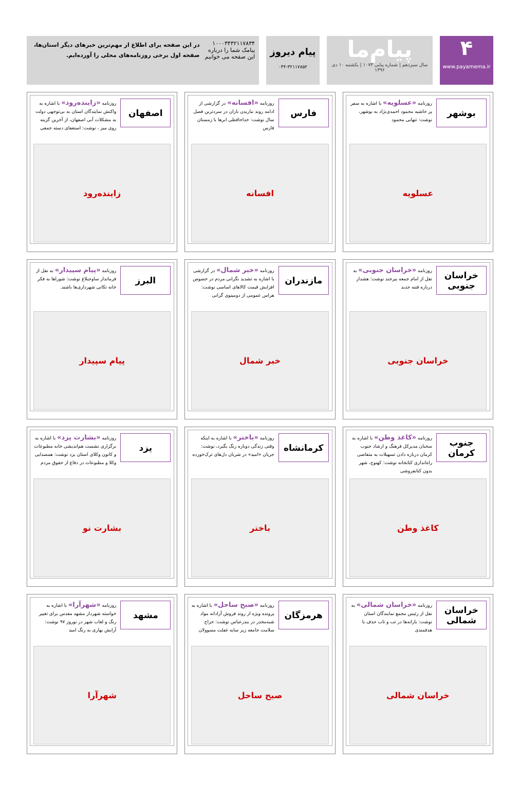۴
www.payamema.ir
پیام‌ما
سال سیزدهم | شماره پیاپی ۱۰۷۳ | یکشنبه ۱۰ دی ۱۳۹۶
پیام دیروز
۰۳۴-۳۲۱۱۷۸۵۲
۱۰۰۰۳۴۳۲۱۱۷۸۳۴
پیامک شما را درباره این صفحه می خوانیم
در این صفحه برای اطلاع از مهم‌ترین خبرهای دیگر استان‌ها، صفحه اول برخی روزنامه‌های محلی را آورده‌ایم.
بوشهر
روزنامه «عسلویه» با اشاره به سفر پر حاشیه محمود احمدی‌نژاد به بوشهر، نوشت: تنهایی محمود
عسلویه
فارس
روزنامه «افسانه» در گزارشی از ادامه روند نباریدن باران در سردترین فصل سال نوشت: خداحافظی ابرها با زمستان فارس
افسانه
اصفهان
روزنامه «زاینده‌رود» با اشاره به واکنش نمایندگان استان به بی‌توجهی دولت به مشکلات آبی اصفهان، از آخرین گزینه روی میز ، نوشت: استعفای دسته جمعی
زاینده‌رود
خراسان جنوبی
روزنامه «خراسان جنوبی» به نقل از امام جمعه بیرجند نوشت: هشدار درباره فتنه جدید
خراسان جنوبی
مازندران
روزنامه «خبر شمال» در گزارشی با اشاره به تشدید نگرانی مردم در خصوص افزایش قیمت کالاهای اساسی نوشت: هراس عمومی از دومینوی گرانی
خبر شمال
البرز
روزنامه «پیام سپیدار» به نقل از فرماندار ساوجبلاغ نوشت: شوراها به فکر خانه تکانی شهرداری‌ها باشند.
پیام سپیدار
جنوب کرمان
روزنامه «کاغذ وطن» با اشاره به سخنان مدیرکل فرهنگ و ارشاد جنوب کرمان درباره دادن تسهیلات به متقاضی راه‌اندازی کتابخانه نوشت: کهنوج، شهر بدون کتابفروشی
کاغذ وطن
کرمانشاه
روزنامه «باختر» با اشاره به اینکه وقتی زندگی دوباره رنگ بگیرد، نوشت: جریان «امید» در شریان دل‌های ترک‌خورده
باختر
یزد
روزنامه «بشارت یزد» با اشاره به برگزاری نشست هم‌اندیشی خانه مطبوعات و کانون وکلای استان یزد نوشت: همصدایی وکلا و مطبوعات در دفاع از حقوق مردم
بشارت نو
خراسان شمالی
روزنامه «خراسان شمالی» به نقل از رئیس مجمع نمایندگان استان نوشت: یارانه‌ها در تب و تاب حذف یا هدفمندی
خراسان شمالی
هرمزگان
روزنامه «صبح ساحل» با اشاره به پرونده ویژه از روند فروش آزادانه مواد شبه‌مخدر در بندرعباس نوشت: حراج سلامت جامعه زیر سایه غفلت مسوولان
صبح ساحل
مشهد
روزنامه «شهرآرا» با اشاره به خواسته شهردار مشهد مقدس برای تغییر رنگ و لعاب شهر در نوروز ۹۷ نوشت: آرایش بهاری به رنگ امید
شهرآرا